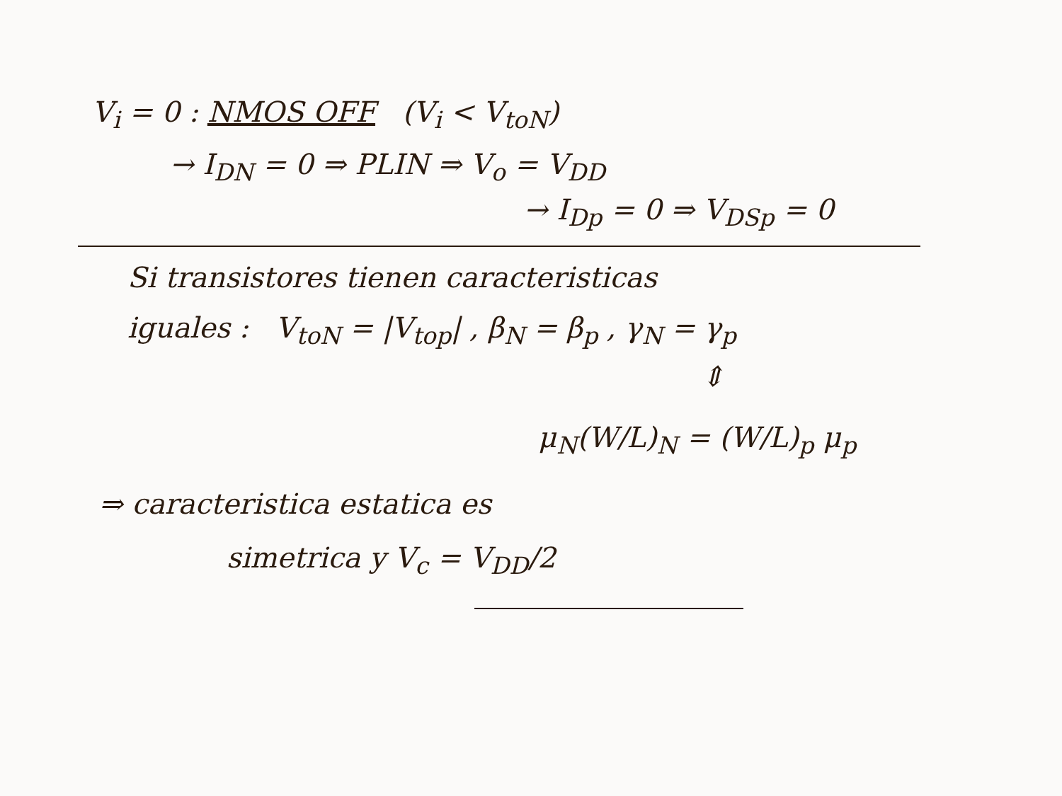V<sub>i</sub> = 0 : NMOS OFF (V<sub>i</sub> < V<sub>toN</sub>)
→ I<sub>DN</sub> = 0 ⇒ PLIN ⇒ V<sub>o</sub> = V<sub>DD</sub>
→ I<sub>Dp</sub> = 0 ⇒ V<sub>DSp</sub> = 0
Si transistores tienen caracteristicas
iguales : V<sub>toN</sub> = |V<sub>top</sub>| , β<sub>N</sub> = β<sub>p</sub> , γ<sub>N</sub> = γ<sub>p</sub>
⇕
μ<sub>N</sub>(W/L)<sub>N</sub> = (W/L)<sub>p</sub> μ<sub>p</sub>
⇒ caracteristica estatica es
simetrica y V<sub>c</sub> = V<sub>DD</sub>/2